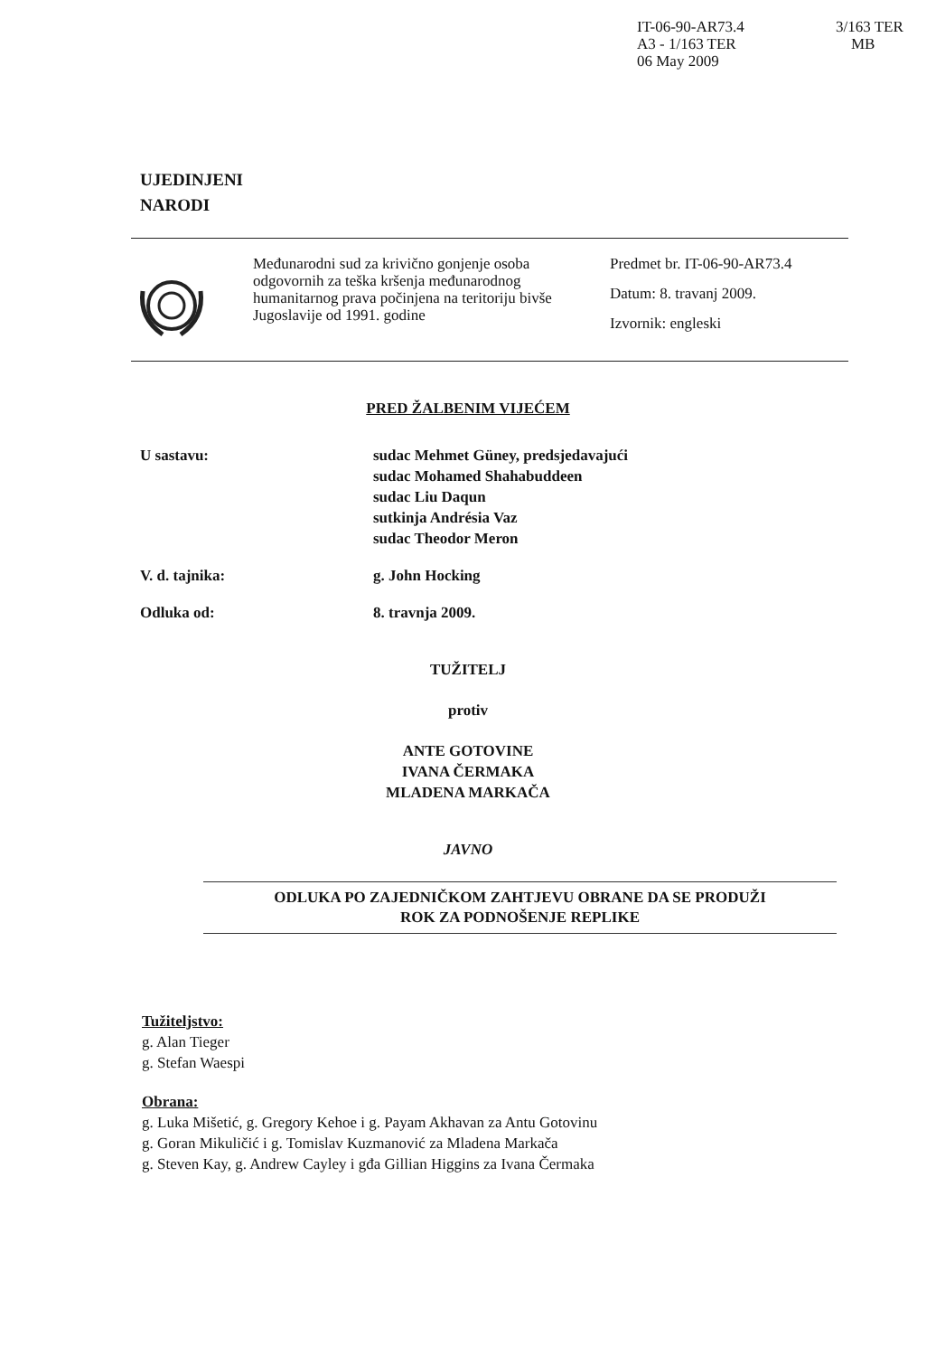IT-06-90-AR73.4
A3 - 1/163 TER
06 May 2009
3/163 TER
MB
UJEDINJENI
NARODI
Međunarodni sud za krivično gonjenje osoba odgovornih za teška kršenja međunarodnog humanitarnog prava počinjena na teritoriju bivše Jugoslavije od 1991. godine
Predmet br. IT-06-90-AR73.4
Datum: 8. travanj 2009.
Izvornik: engleski
PRED ŽALBENIM VIJEĆEM
U sastavu: sudac Mehmet Güney, predsjedavajući
sudac Mohamed Shahabuddeen
sudac Liu Daqun
sutkinja Andrésia Vaz
sudac Theodor Meron
V. d. tajnika: g. John Hocking
Odluka od: 8. travnja 2009.
TUŽITELJ
protiv
ANTE GOTOVINE
IVANA ČERMAKA
MLADENA MARKAČA
JAVNO
ODLUKA PO ZAJEDNIČKOM ZAHTJEVU OBRANE DA SE PRODUŽI
ROK ZA PODNOŠENJE REPLIKE
Tužiteljstvo:
g. Alan Tieger
g. Stefan Waespi
Obrana:
g. Luka Mišetić, g. Gregory Kehoe i g. Payam Akhavan za Antu Gotovinu
g. Goran Mikuličić i g. Tomislav Kuzmanović za Mladena Markača
g. Steven Kay, g. Andrew Cayley i gđa Gillian Higgins za Ivana Čermaka